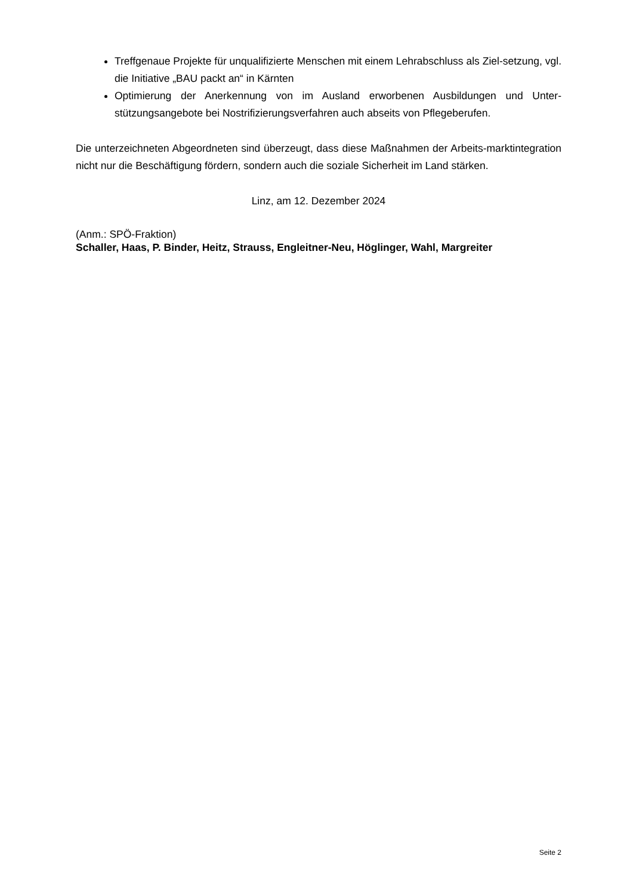Treffgenaue Projekte für unqualifizierte Menschen mit einem Lehrabschluss als Ziel-setzung, vgl. die Initiative „BAU packt an“ in Kärnten
Optimierung der Anerkennung von im Ausland erworbenen Ausbildungen und Unter-stützungsangebote bei Nostrifizierungsverfahren auch abseits von Pflegeberufen.
Die unterzeichneten Abgeordneten sind überzeugt, dass diese Maßnahmen der Arbeits-marktintegration nicht nur die Beschäftigung fördern, sondern auch die soziale Sicherheit im Land stärken.
Linz, am 12. Dezember 2024
(Anm.: SPÖ-Fraktion)
Schaller, Haas, P. Binder, Heitz, Strauss, Engleitner-Neu, Höglinger, Wahl, Margreiter
Seite 2